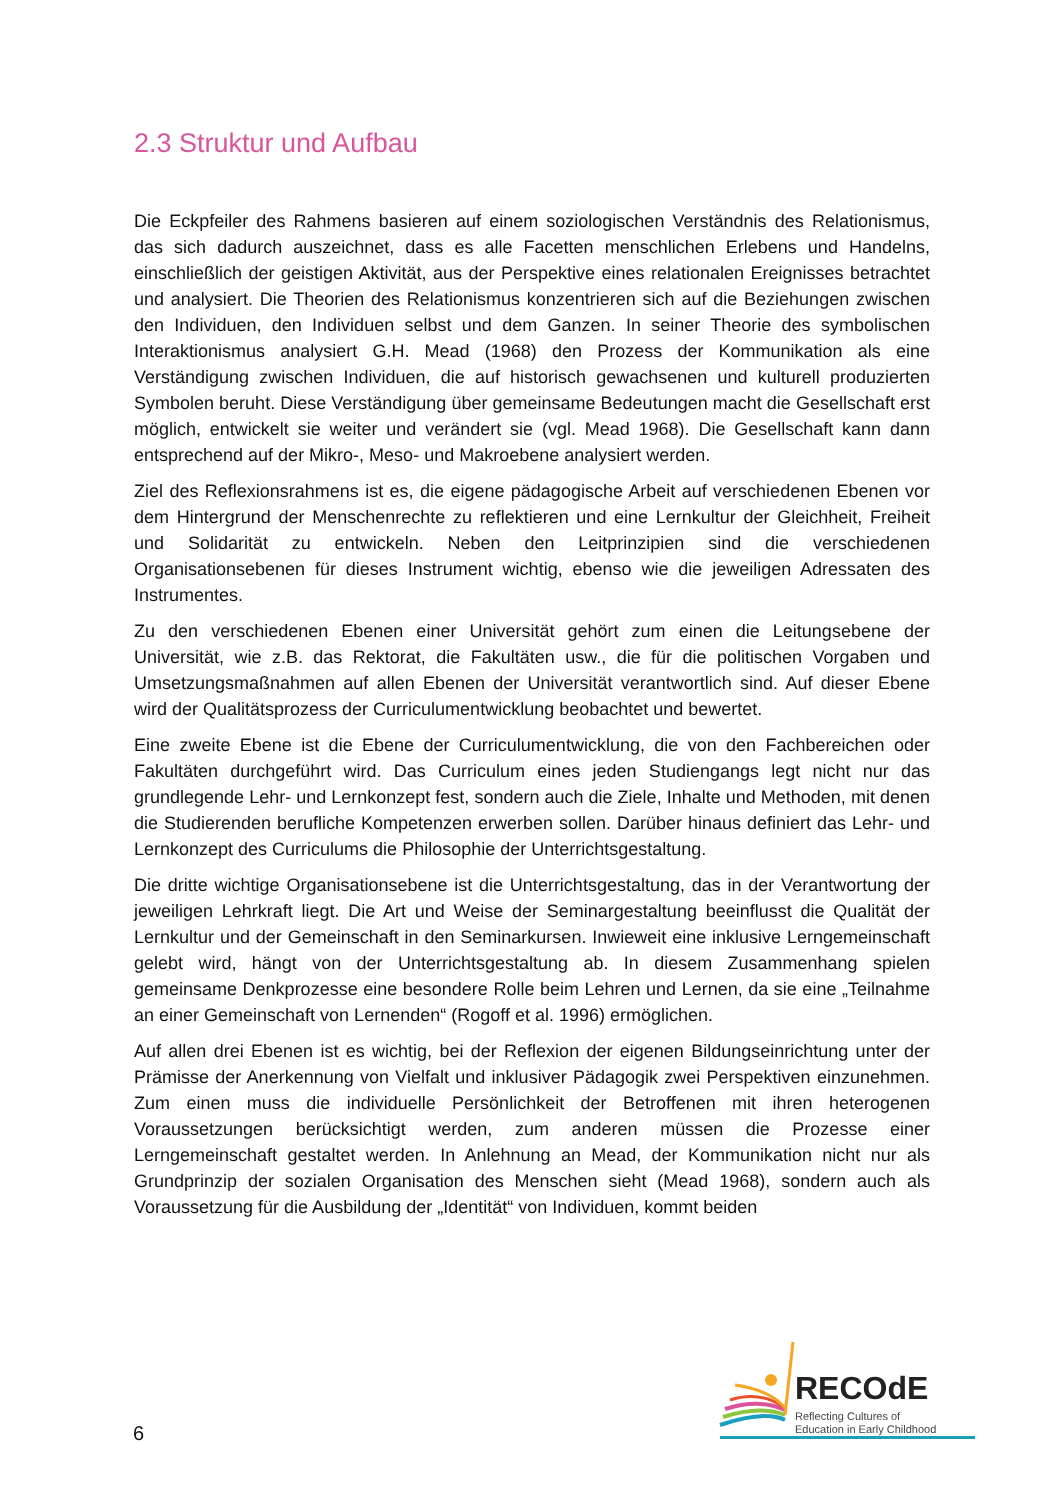2.3 Struktur und Aufbau
Die Eckpfeiler des Rahmens basieren auf einem soziologischen Verständnis des Relationismus, das sich dadurch auszeichnet, dass es alle Facetten menschlichen Erlebens und Handelns, einschließlich der geistigen Aktivität, aus der Perspektive eines relationalen Ereignisses betrachtet und analysiert. Die Theorien des Relationismus konzentrieren sich auf die Beziehungen zwischen den Individuen, den Individuen selbst und dem Ganzen. In seiner Theorie des symbolischen Interaktionismus analysiert G.H. Mead (1968) den Prozess der Kommunikation als eine Verständigung zwischen Individuen, die auf historisch gewachsenen und kulturell produzierten Symbolen beruht. Diese Verständigung über gemeinsame Bedeutungen macht die Gesellschaft erst möglich, entwickelt sie weiter und verändert sie (vgl. Mead 1968). Die Gesellschaft kann dann entsprechend auf der Mikro-, Meso- und Makroebene analysiert werden.
Ziel des Reflexionsrahmens ist es, die eigene pädagogische Arbeit auf verschiedenen Ebenen vor dem Hintergrund der Menschenrechte zu reflektieren und eine Lernkultur der Gleichheit, Freiheit und Solidarität zu entwickeln. Neben den Leitprinzipien sind die verschiedenen Organisationsebenen für dieses Instrument wichtig, ebenso wie die jeweiligen Adressaten des Instrumentes.
Zu den verschiedenen Ebenen einer Universität gehört zum einen die Leitungsebene der Universität, wie z.B. das Rektorat, die Fakultäten usw., die für die politischen Vorgaben und Umsetzungsmaßnahmen auf allen Ebenen der Universität verantwortlich sind. Auf dieser Ebene wird der Qualitätsprozess der Curriculumentwicklung beobachtet und bewertet.
Eine zweite Ebene ist die Ebene der Curriculumentwicklung, die von den Fachbereichen oder Fakultäten durchgeführt wird. Das Curriculum eines jeden Studiengangs legt nicht nur das grundlegende Lehr- und Lernkonzept fest, sondern auch die Ziele, Inhalte und Methoden, mit denen die Studierenden berufliche Kompetenzen erwerben sollen. Darüber hinaus definiert das Lehr- und Lernkonzept des Curriculums die Philosophie der Unterrichtsgestaltung.
Die dritte wichtige Organisationsebene ist die Unterrichtsgestaltung, das in der Verantwortung der jeweiligen Lehrkraft liegt. Die Art und Weise der Seminargestaltung beeinflusst die Qualität der Lernkultur und der Gemeinschaft in den Seminarkursen. Inwieweit eine inklusive Lerngemeinschaft gelebt wird, hängt von der Unterrichtsgestaltung ab. In diesem Zusammenhang spielen gemeinsame Denkprozesse eine besondere Rolle beim Lehren und Lernen, da sie eine „Teilnahme an einer Gemeinschaft von Lernenden“ (Rogoff et al. 1996) ermöglichen.
Auf allen drei Ebenen ist es wichtig, bei der Reflexion der eigenen Bildungseinrichtung unter der Prämisse der Anerkennung von Vielfalt und inklusiver Pädagogik zwei Perspektiven einzunehmen. Zum einen muss die individuelle Persönlichkeit der Betroffenen mit ihren heterogenen Voraussetzungen berücksichtigt werden, zum anderen müssen die Prozesse einer Lerngemeinschaft gestaltet werden. In Anlehnung an Mead, der Kommunikation nicht nur als Grundprinzip der sozialen Organisation des Menschen sieht (Mead 1968), sondern auch als Voraussetzung für die Ausbildung der „Identität“ von Individuen, kommt beiden
6
RECOdE
Reflecting Cultures of
Education in Early Childhood